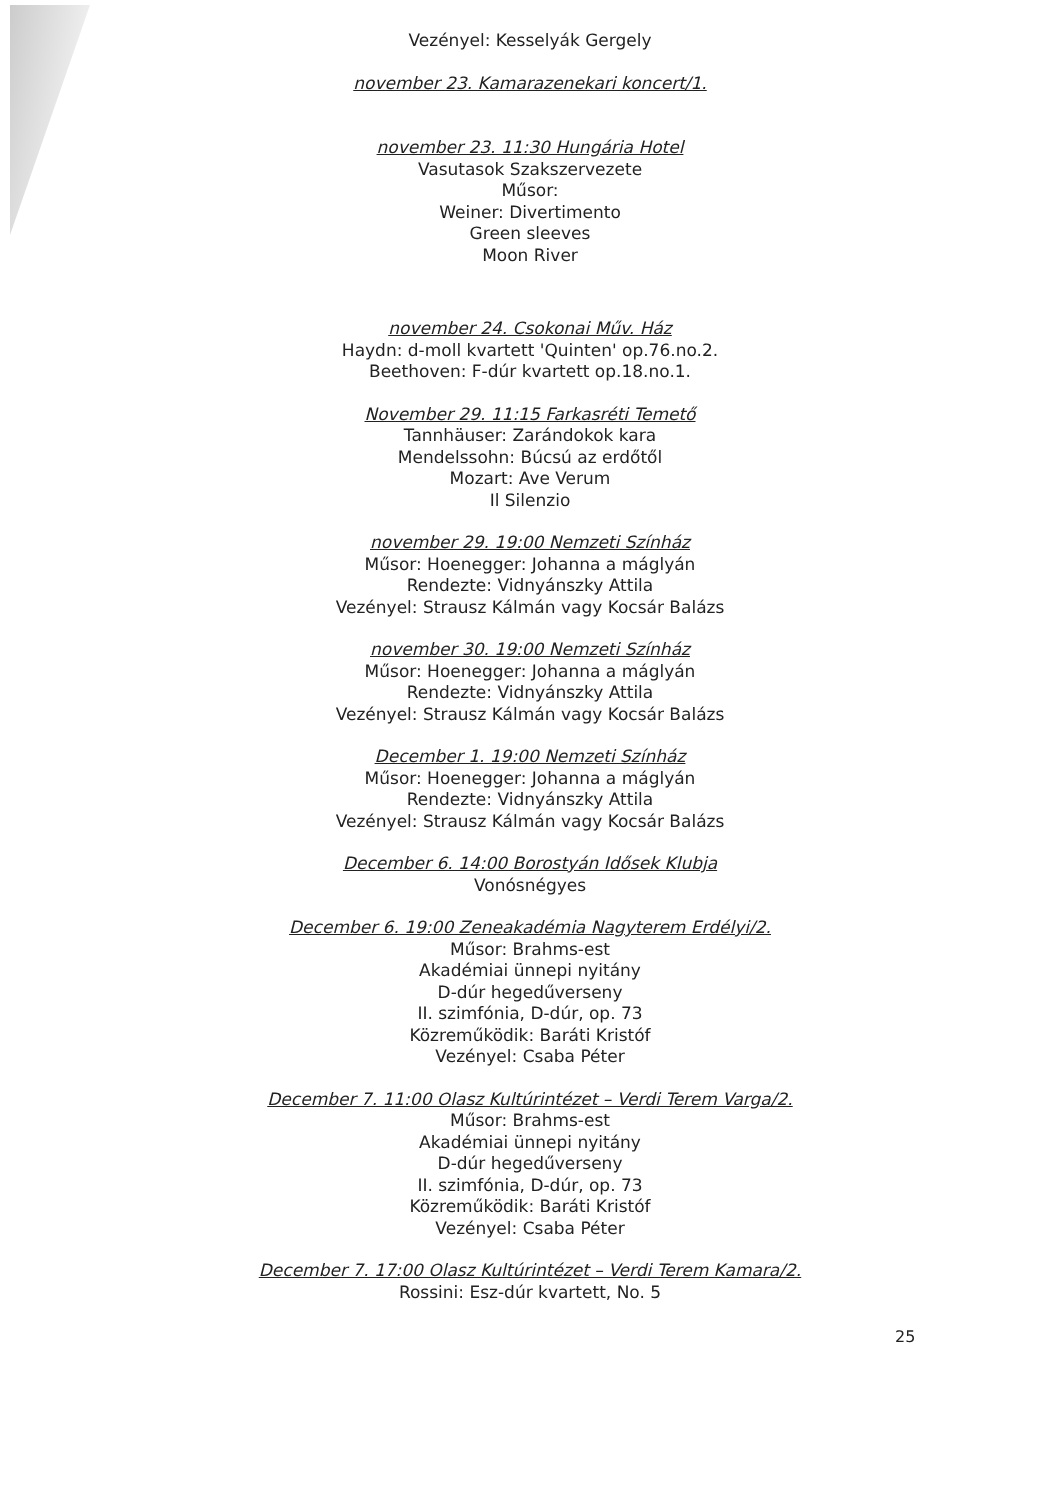Vezényel: Kesselyák Gergely
november 23. Kamarazenekari koncert/1.
november 23. 11:30 Hungária Hotel
Vasutasok Szakszervezete
Műsor:
Weiner: Divertimento
Green sleeves
Moon River
november 24. Csokonai Műv. Ház
Haydn: d-moll kvartett 'Quinten' op.76.no.2.
Beethoven: F-dúr kvartett op.18.no.1.
November 29. 11:15 Farkasréti Temető
Tannhäuser: Zarándokok kara
Mendelssohn: Búcsú az erdőtől
Mozart: Ave Verum
Il Silenzio
november 29. 19:00 Nemzeti Színház
Műsor: Hoenegger: Johanna a máglyán
Rendezte: Vidnyánszky Attila
Vezényel: Strausz Kálmán vagy Kocsár Balázs
november 30. 19:00 Nemzeti Színház
Műsor: Hoenegger: Johanna a máglyán
Rendezte: Vidnyánszky Attila
Vezényel: Strausz Kálmán vagy Kocsár Balázs
December 1. 19:00 Nemzeti Színház
Műsor: Hoenegger: Johanna a máglyán
Rendezte: Vidnyánszky Attila
Vezényel: Strausz Kálmán vagy Kocsár Balázs
December 6. 14:00 Borostyán Idősek Klubja
Vonósnégyes
December 6. 19:00 Zeneakadémia Nagyterem Erdélyi/2.
Műsor: Brahms-est
Akadémiai ünnepi nyitány
D-dúr hegedűverseny
II. szimfónia, D-dúr, op. 73
Közreműködik: Baráti Kristóf
Vezényel: Csaba Péter
December 7. 11:00 Olasz Kultúrintézet – Verdi Terem Varga/2.
Műsor: Brahms-est
Akadémiai ünnepi nyitány
D-dúr hegedűverseny
II. szimfónia, D-dúr, op. 73
Közreműködik: Baráti Kristóf
Vezényel: Csaba Péter
December 7. 17:00 Olasz Kultúrintézet – Verdi Terem Kamara/2.
Rossini: Esz-dúr kvartett, No. 5
25